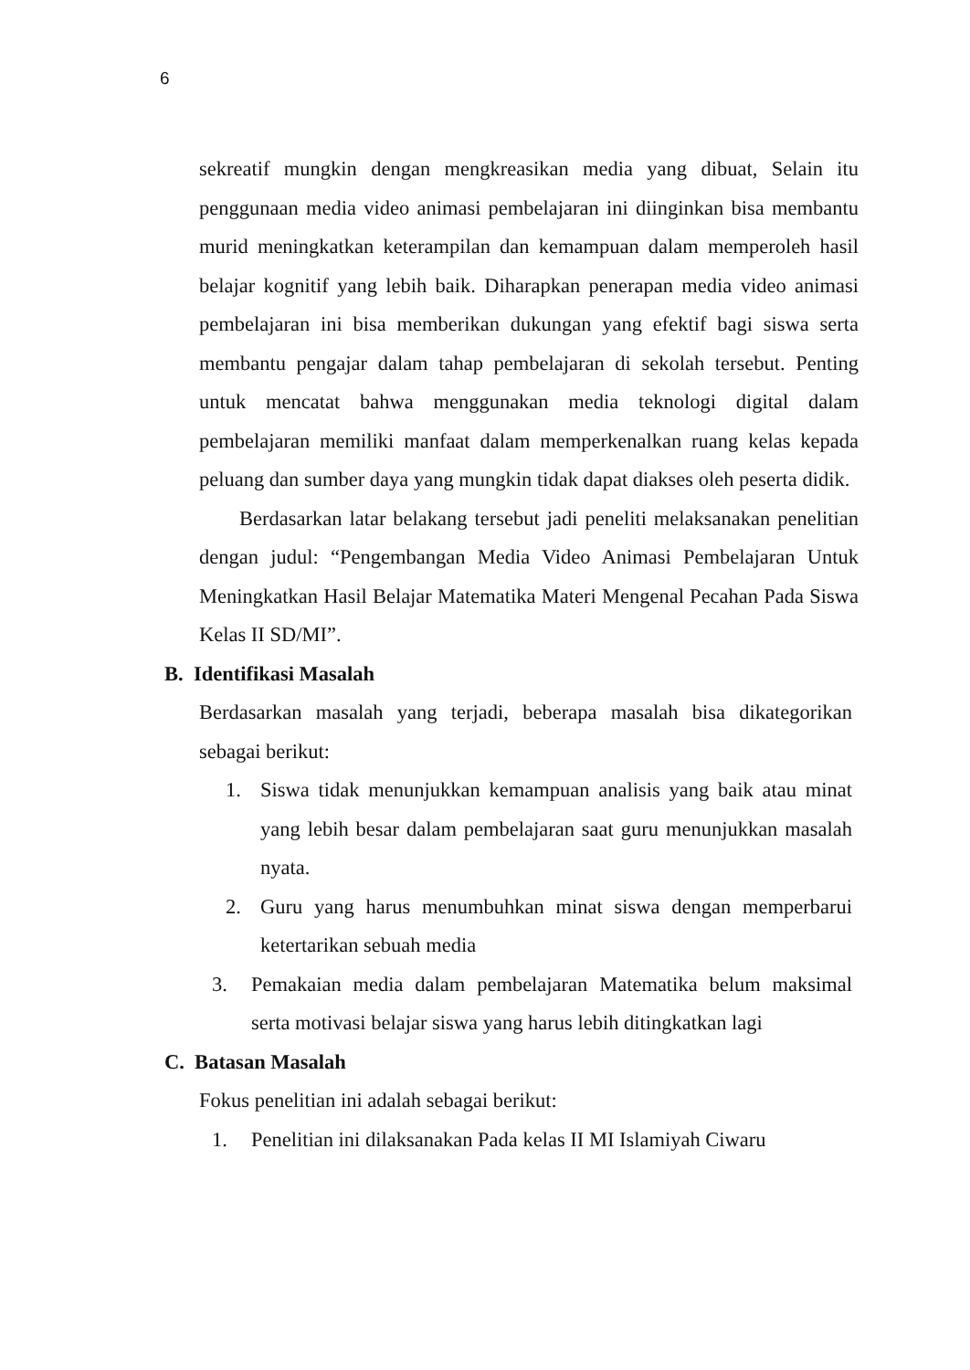6
sekreatif mungkin dengan mengkreasikan media yang dibuat, Selain itu penggunaan media video animasi pembelajaran ini diinginkan bisa membantu murid meningkatkan keterampilan dan kemampuan dalam memperoleh hasil belajar kognitif yang lebih baik. Diharapkan penerapan media video animasi pembelajaran ini bisa memberikan dukungan yang efektif bagi siswa serta membantu pengajar dalam tahap pembelajaran di sekolah tersebut. Penting untuk mencatat bahwa menggunakan media teknologi digital dalam pembelajaran memiliki manfaat dalam memperkenalkan ruang kelas kepada peluang dan sumber daya yang mungkin tidak dapat diakses oleh peserta didik.
Berdasarkan latar belakang tersebut jadi peneliti melaksanakan penelitian dengan judul: “Pengembangan Media Video Animasi Pembelajaran Untuk Meningkatkan Hasil Belajar Matematika Materi Mengenal Pecahan Pada Siswa Kelas II SD/MI”.
B. Identifikasi Masalah
Berdasarkan masalah yang terjadi, beberapa masalah bisa dikategorikan sebagai berikut:
1. Siswa tidak menunjukkan kemampuan analisis yang baik atau minat yang lebih besar dalam pembelajaran saat guru menunjukkan masalah nyata.
2. Guru yang harus menumbuhkan minat siswa dengan memperbarui ketertarikan sebuah media
3. Pemakaian media dalam pembelajaran Matematika belum maksimal serta motivasi belajar siswa yang harus lebih ditingkatkan lagi
C. Batasan Masalah
Fokus penelitian ini adalah sebagai berikut:
1. Penelitian ini dilaksanakan Pada kelas II MI Islamiyah Ciwaru